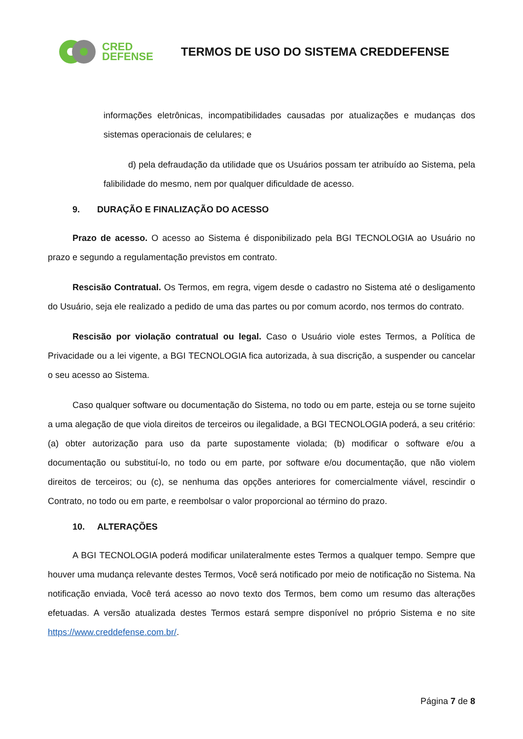CRED
DEFENSE
TERMOS DE USO DO SISTEMA CREDDEFENSE
informações eletrônicas, incompatibilidades causadas por atualizações e mudanças dos sistemas operacionais de celulares; e
d) pela defraudação da utilidade que os Usuários possam ter atribuído ao Sistema, pela falibilidade do mesmo, nem por qualquer dificuldade de acesso.
9. DURAÇÃO E FINALIZAÇÃO DO ACESSO
Prazo de acesso. O acesso ao Sistema é disponibilizado pela BGI TECNOLOGIA ao Usuário no prazo e segundo a regulamentação previstos em contrato.
Rescisão Contratual. Os Termos, em regra, vigem desde o cadastro no Sistema até o desligamento do Usuário, seja ele realizado a pedido de uma das partes ou por comum acordo, nos termos do contrato.
Rescisão por violação contratual ou legal. Caso o Usuário viole estes Termos, a Política de Privacidade ou a lei vigente, a BGI TECNOLOGIA fica autorizada, à sua discrição, a suspender ou cancelar o seu acesso ao Sistema.
Caso qualquer software ou documentação do Sistema, no todo ou em parte, esteja ou se torne sujeito a uma alegação de que viola direitos de terceiros ou ilegalidade, a BGI TECNOLOGIA poderá, a seu critério: (a) obter autorização para uso da parte supostamente violada; (b) modificar o software e/ou a documentação ou substituí-lo, no todo ou em parte, por software e/ou documentação, que não violem direitos de terceiros; ou (c), se nenhuma das opções anteriores for comercialmente viável, rescindir o Contrato, no todo ou em parte, e reembolsar o valor proporcional ao término do prazo.
10. ALTERAÇÕES
A BGI TECNOLOGIA poderá modificar unilateralmente estes Termos a qualquer tempo. Sempre que houver uma mudança relevante destes Termos, Você será notificado por meio de notificação no Sistema. Na notificação enviada, Você terá acesso ao novo texto dos Termos, bem como um resumo das alterações efetuadas. A versão atualizada destes Termos estará sempre disponível no próprio Sistema e no site https://www.creddefense.com.br/.
Página 7 de 8